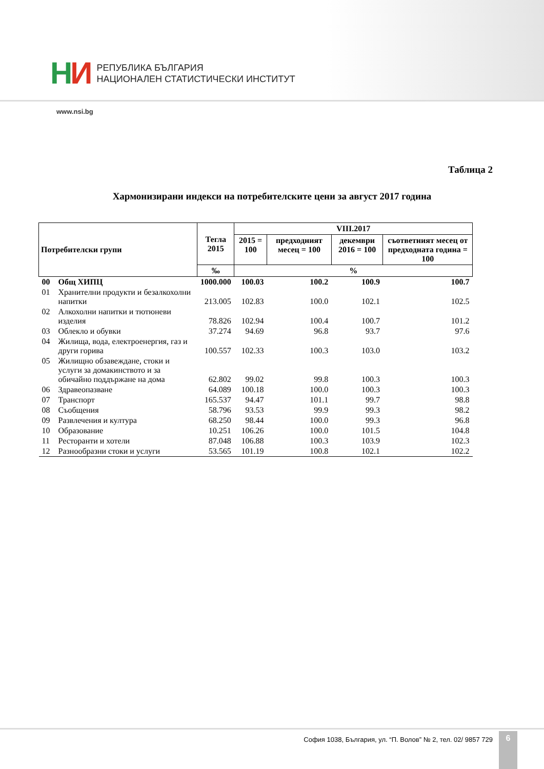НИ
РЕПУБЛИКА БЪЛГАРИЯ
НАЦИОНАЛЕН СТАТИСТИЧЕСКИ ИНСТИТУТ
www.nsi.bg
Таблица 2
Хармонизирани индекси на потребителските цени за август 2017 година
| Потребителски групи | | Тегла 2015 | VIII.2017 | | | |
| --- | --- | --- | --- | --- | --- | --- |
| | | | 2015 = 100 | предходният месец = 100 | декември 2016 = 100 | съответният месец от предходната година = 100 |
| | | ‰ | % | | | |
| 00 | Общ ХИПЦ | 1000.000 | 100.03 | 100.2 | 100.9 | 100.7 |
| 01 | Хранителни продукти и безалкохолни напитки | 213.005 | 102.83 | 100.0 | 102.1 | 102.5 |
| 02 | Алкохолни напитки и тютюневи изделия | 78.826 | 102.94 | 100.4 | 100.7 | 101.2 |
| 03 | Облекло и обувки | 37.274 | 94.69 | 96.8 | 93.7 | 97.6 |
| 04 | Жилища, вода, електроенергия, газ и други горива | 100.557 | 102.33 | 100.3 | 103.0 | 103.2 |
| 05 | Жилищно обзавеждане, стоки и услуги за домакинството и за обичайно поддържане на дома | 62.802 | 99.02 | 99.8 | 100.3 | 100.3 |
| 06 | Здравеопазване | 64.089 | 100.18 | 100.0 | 100.3 | 100.3 |
| 07 | Транспорт | 165.537 | 94.47 | 101.1 | 99.7 | 98.8 |
| 08 | Съобщения | 58.796 | 93.53 | 99.9 | 99.3 | 98.2 |
| 09 | Развлечения и култура | 68.250 | 98.44 | 100.0 | 99.3 | 96.8 |
| 10 | Образование | 10.251 | 106.26 | 100.0 | 101.5 | 104.8 |
| 11 | Ресторанти и хотели | 87.048 | 106.88 | 100.3 | 103.9 | 102.3 |
| 12 | Разнообразни стоки и услуги | 53.565 | 101.19 | 100.8 | 102.1 | 102.2 |
София 1038, България, ул. “П. Волов” № 2, тел. 02/ 9857 729
6